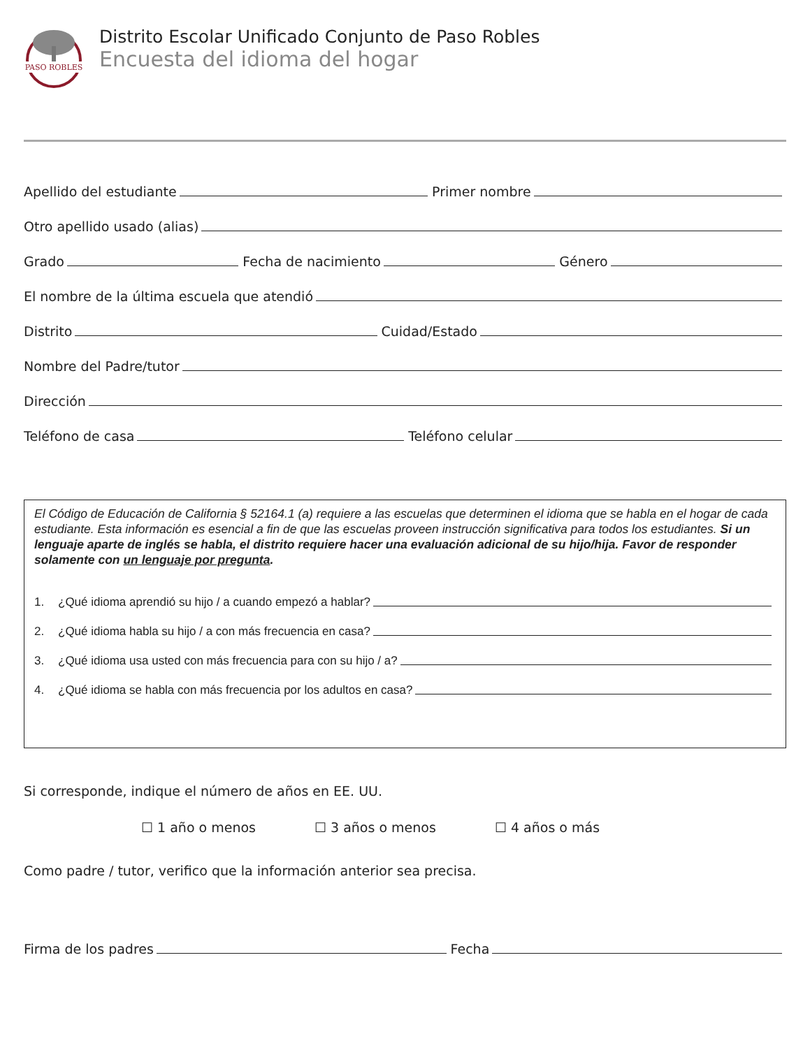PASO ROBLES
Distrito Escolar Unificado Conjunto de Paso Robles
Encuesta del idioma del hogar
Apellido del estudiante Primer nombre
Otro apellido usado (alias)
Grado Fecha de nacimiento Género
El nombre de la última escuela que atendió
Distrito Cuidad/Estado
Nombre del Padre/tutor
Dirección
Teléfono de casa Teléfono celular
El Código de Educación de California § 52164.1 (a) requiere a las escuelas que determinen el idioma que se habla en el hogar de cada estudiante. Esta información es esencial a fin de que las escuelas proveen instrucción significativa para todos los estudiantes. Si un lenguaje aparte de inglés se habla, el distrito requiere hacer una evaluación adicional de su hijo/hija. Favor de responder solamente con un lenguaje por pregunta.
1. ¿Qué idioma aprendió su hijo / a cuando empezó a hablar?
2. ¿Qué idioma habla su hijo / a con más frecuencia en casa?
3. ¿Qué idioma usa usted con más frecuencia para con su hijo / a?
4. ¿Qué idioma se habla con más frecuencia por los adultos en casa?
Si corresponde, indique el número de años en EE. UU.
☐ 1 año o menos ☐ 3 años o menos ☐ 4 años o más
Como padre / tutor, verifico que la información anterior sea precisa.
Firma de los padres Fecha